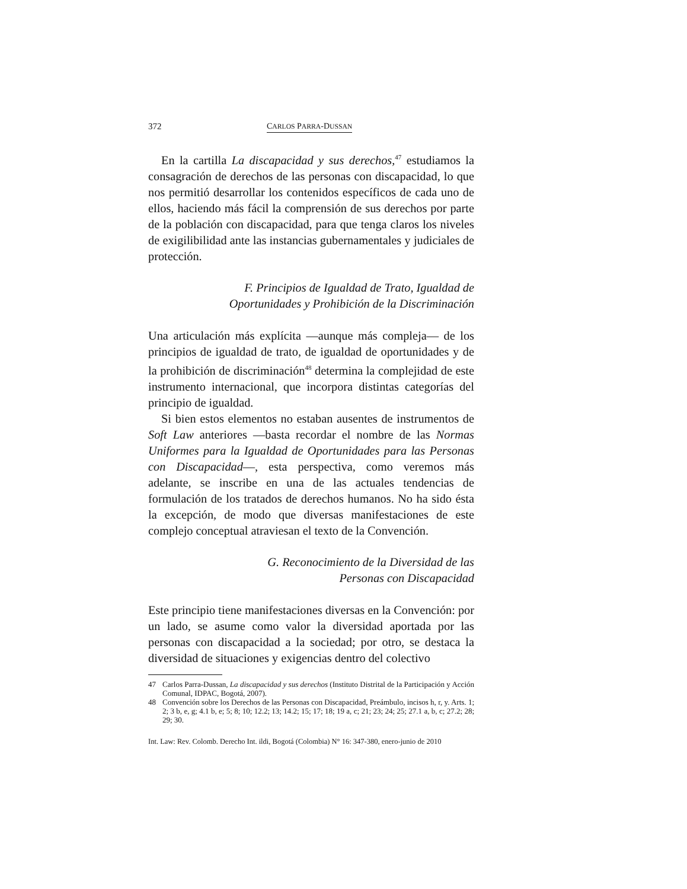372 CARLOS PARRA-DUSSAN
En la cartilla La discapacidad y sus derechos,<sup>47</sup> estudiamos la consagración de derechos de las personas con discapacidad, lo que nos permitió desarrollar los contenidos específicos de cada uno de ellos, haciendo más fácil la comprensión de sus derechos por parte de la población con discapacidad, para que tenga claros los niveles de exigilibilidad ante las instancias gubernamentales y judiciales de protección.
F. Principios de Igualdad de Trato, Igualdad de
Oportunidades y Prohibición de la Discriminación
Una articulación más explícita —aunque más compleja— de los principios de igualdad de trato, de igualdad de oportunidades y de la prohibición de discriminación<sup>48</sup> determina la complejidad de este instrumento internacional, que incorpora distintas categorías del principio de igualdad.
Si bien estos elementos no estaban ausentes de instrumentos de Soft Law anteriores —basta recordar el nombre de las Normas Uniformes para la Igualdad de Oportunidades para las Personas con Discapacidad—, esta perspectiva, como veremos más adelante, se inscribe en una de las actuales tendencias de formulación de los tratados de derechos humanos. No ha sido ésta la excepción, de modo que diversas manifestaciones de este complejo conceptual atraviesan el texto de la Convención.
G. Reconocimiento de la Diversidad de las
Personas con Discapacidad
Este principio tiene manifestaciones diversas en la Convención: por un lado, se asume como valor la diversidad aportada por las personas con discapacidad a la sociedad; por otro, se destaca la diversidad de situaciones y exigencias dentro del colectivo
47 Carlos Parra-Dussan, La discapacidad y sus derechos (Instituto Distrital de la Participación y Acción Comunal, IDPAC, Bogotá, 2007).
48 Convención sobre los Derechos de las Personas con Discapacidad, Preámbulo, incisos h, r, y. Arts. 1; 2; 3 b, e, g; 4.1 b, e; 5; 8; 10; 12.2; 13; 14.2; 15; 17; 18; 19 a, c; 21; 23; 24; 25; 27.1 a, b, c; 27.2; 28; 29; 30.
Int. Law: Rev. Colomb. Derecho Int. ildi, Bogotá (Colombia) N° 16: 347-380, enero-junio de 2010